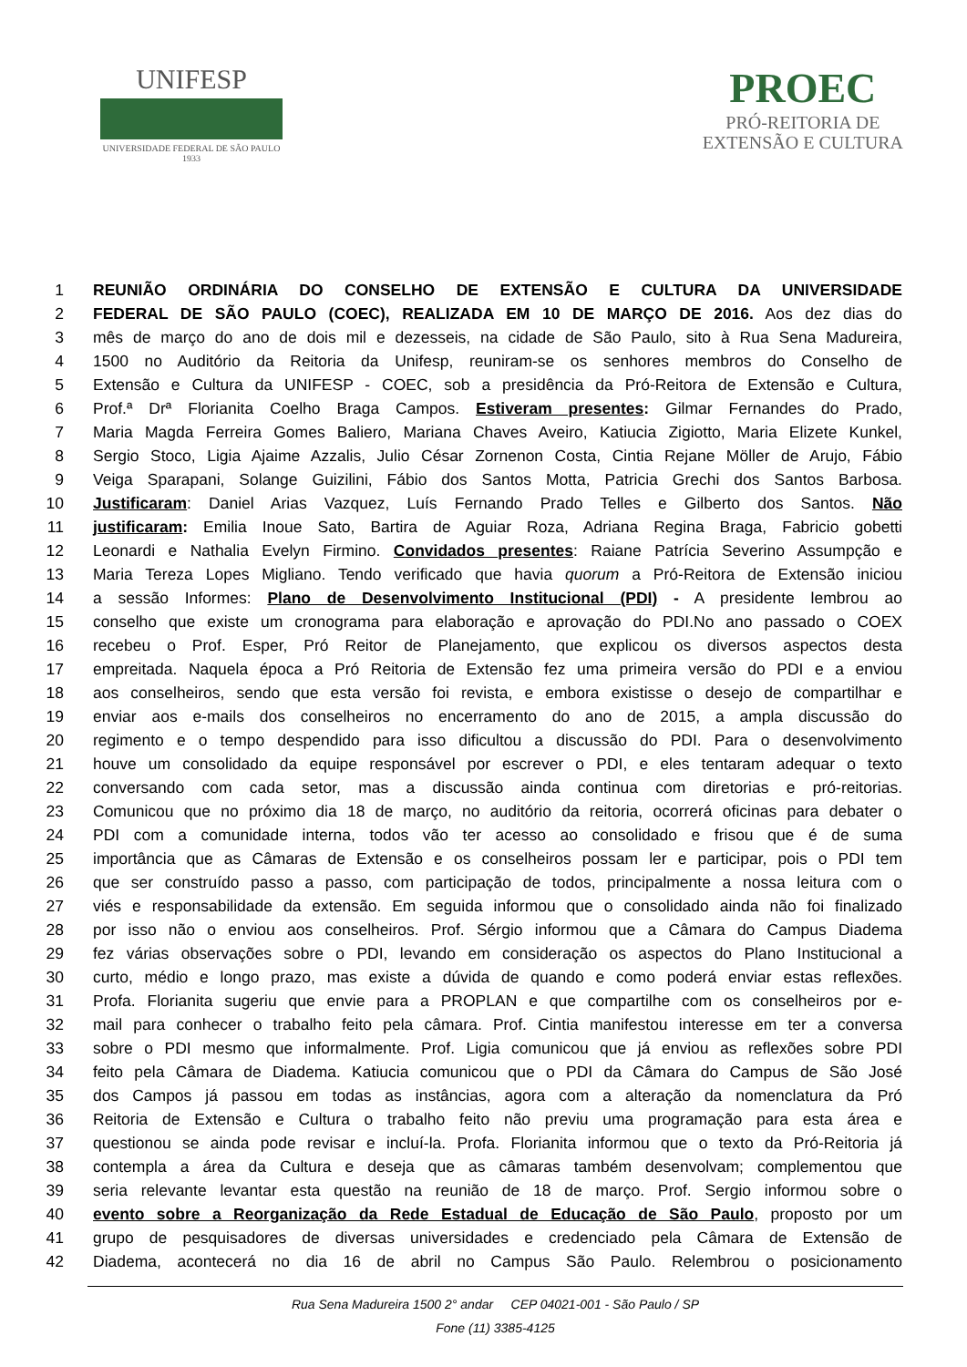UNIFESP
UNIVERSIDADE FEDERAL DE SÃO PAULO
1933
PROEC
PRÓ-REITORIA DE
EXTENSÃO E CULTURA
1 REUNIÃO ORDINÁRIA DO CONSELHO DE EXTENSÃO E CULTURA DA UNIVERSIDADE
2 FEDERAL DE SÃO PAULO (COEC), REALIZADA EM 10 DE MARÇO DE 2016. Aos dez dias do
3 mês de março do ano de dois mil e dezesseis, na cidade de São Paulo, sito à Rua Sena Madureira,
4 1500 no Auditório da Reitoria da Unifesp, reuniram-se os senhores membros do Conselho de
5 Extensão e Cultura da UNIFESP - COEC, sob a presidência da Pró-Reitora de Extensão e Cultura,
6 Prof.ª Drª Florianita Coelho Braga Campos. Estiveram presentes: Gilmar Fernandes do Prado,
7 Maria Magda Ferreira Gomes Baliero, Mariana Chaves Aveiro, Katiucia Zigiotto, Maria Elizete Kunkel,
8 Sergio Stoco, Ligia Ajaime Azzalis, Julio César Zornenon Costa, Cintia Rejane Möller de Arujo, Fábio
9 Veiga Sparapani, Solange Guizilini, Fábio dos Santos Motta, Patricia Grechi dos Santos Barbosa.
10 Justificaram: Daniel Arias Vazquez, Luís Fernando Prado Telles e Gilberto dos Santos. Não
11 justificaram: Emilia Inoue Sato, Bartira de Aguiar Roza, Adriana Regina Braga, Fabricio gobetti
12 Leonardi e Nathalia Evelyn Firmino. Convidados presentes: Raiane Patrícia Severino Assumpção e
13 Maria Tereza Lopes Migliano. Tendo verificado que havia quorum a Pró-Reitora de Extensão iniciou
14 a sessão Informes: Plano de Desenvolvimento Institucional (PDI) - A presidente lembrou ao
15 conselho que existe um cronograma para elaboração e aprovação do PDI.No ano passado o COEX
16 recebeu o Prof. Esper, Pró Reitor de Planejamento, que explicou os diversos aspectos desta
17 empreitada. Naquela época a Pró Reitoria de Extensão fez uma primeira versão do PDI e a enviou
18 aos conselheiros, sendo que esta versão foi revista, e embora existisse o desejo de compartilhar e
19 enviar aos e-mails dos conselheiros no encerramento do ano de 2015, a ampla discussão do
20 regimento e o tempo despendido para isso dificultou a discussão do PDI. Para o desenvolvimento
21 houve um consolidado da equipe responsável por escrever o PDI, e eles tentaram adequar o texto
22 conversando com cada setor, mas a discussão ainda continua com diretorias e pró-reitorias.
23 Comunicou que no próximo dia 18 de março, no auditório da reitoria, ocorrerá oficinas para debater o
24 PDI com a comunidade interna, todos vão ter acesso ao consolidado e frisou que é de suma
25 importância que as Câmaras de Extensão e os conselheiros possam ler e participar, pois o PDI tem
26 que ser construído passo a passo, com participação de todos, principalmente a nossa leitura com o
27 viés e responsabilidade da extensão. Em seguida informou que o consolidado ainda não foi finalizado
28 por isso não o enviou aos conselheiros. Prof. Sérgio informou que a Câmara do Campus Diadema
29 fez várias observações sobre o PDI, levando em consideração os aspectos do Plano Institucional a
30 curto, médio e longo prazo, mas existe a dúvida de quando e como poderá enviar estas reflexões.
31 Profa. Florianita sugeriu que envie para a PROPLAN e que compartilhe com os conselheiros por e-
32 mail para conhecer o trabalho feito pela câmara. Prof. Cintia manifestou interesse em ter a conversa
33 sobre o PDI mesmo que informalmente. Prof. Ligia comunicou que já enviou as reflexões sobre PDI
34 feito pela Câmara de Diadema. Katiucia comunicou que o PDI da Câmara do Campus de São José
35 dos Campos já passou em todas as instâncias, agora com a alteração da nomenclatura da Pró
36 Reitoria de Extensão e Cultura o trabalho feito não previu uma programação para esta área e
37 questionou se ainda pode revisar e incluí-la. Profa. Florianita informou que o texto da Pró-Reitoria já
38 contempla a área da Cultura e deseja que as câmaras também desenvolvam; complementou que
39 seria relevante levantar esta questão na reunião de 18 de março. Prof. Sergio informou sobre o
40 evento sobre a Reorganização da Rede Estadual de Educação de São Paulo, proposto por um
41 grupo de pesquisadores de diversas universidades e credenciado pela Câmara de Extensão de
42 Diadema, acontecerá no dia 16 de abril no Campus São Paulo. Relembrou o posicionamento
Rua Sena Madureira 1500 2° andar CEP 04021-001 - São Paulo / SP
Fone (11) 3385-4125